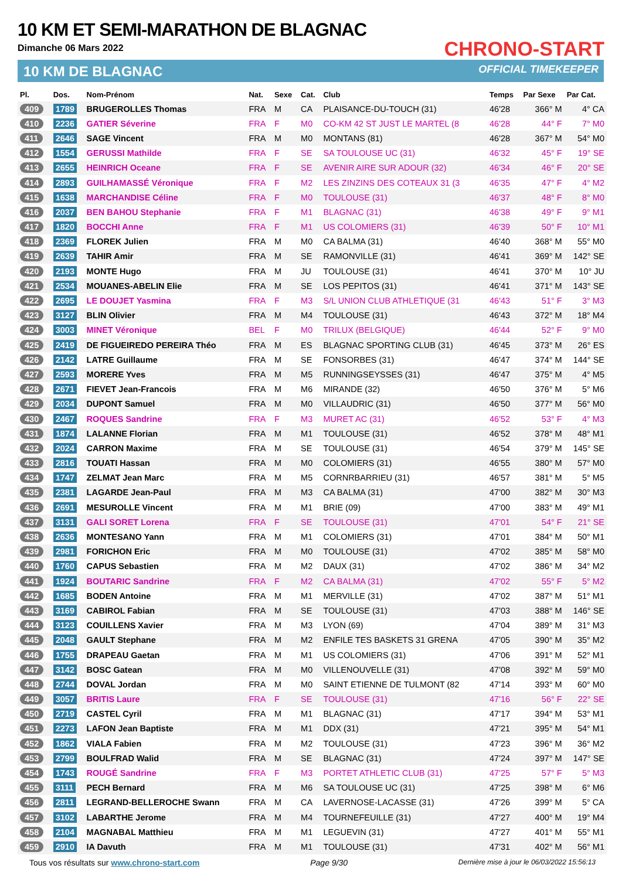10 KM ET SEMI-MARATHON DE BLAGNAC
Dimanche 06 Mars 2022
10 KM DE BLAGNAC
CHRONO-START
OFFICIAL TIMEKEEPER
| Pl. | Dos. | Nom-Prénom | Nat. | Sexe | Cat. | Club | Temps | Par Sexe | Par Cat. |
| --- | --- | --- | --- | --- | --- | --- | --- | --- | --- |
| 409 | 1789 | BRUGEROLLES Thomas | FRA | M | CA | PLAISANCE-DU-TOUCH (31) | 46'28 | 366° M | 4° CA |
| 410 | 2236 | GATIER Séverine | FRA | F | M0 | CO-KM 42 ST JUST LE MARTEL (8 | 46'28 | 44° F | 7° M0 |
| 411 | 2646 | SAGE Vincent | FRA | M | M0 | MONTANS (81) | 46'28 | 367° M | 54° M0 |
| 412 | 1554 | GERUSSI Mathilde | FRA | F | SE | SA TOULOUSE UC (31) | 46'32 | 45° F | 19° SE |
| 413 | 2655 | HEINRICH Oceane | FRA | F | SE | AVENIR AIRE SUR ADOUR (32) | 46'34 | 46° F | 20° SE |
| 414 | 2893 | GUILHAMASSÉ Véronique | FRA | F | M2 | LES ZINZINS DES COTEAUX 31 (3 | 46'35 | 47° F | 4° M2 |
| 415 | 1638 | MARCHANDISE Céline | FRA | F | M0 | TOULOUSE (31) | 46'37 | 48° F | 8° M0 |
| 416 | 2037 | BEN BAHOU Stephanie | FRA | F | M1 | BLAGNAC (31) | 46'38 | 49° F | 9° M1 |
| 417 | 1820 | BOCCHI Anne | FRA | F | M1 | US COLOMIERS (31) | 46'39 | 50° F | 10° M1 |
| 418 | 2369 | FLOREK Julien | FRA | M | M0 | CA BALMA (31) | 46'40 | 368° M | 55° M0 |
| 419 | 2639 | TAHIR Amir | FRA | M | SE | RAMONVILLE (31) | 46'41 | 369° M | 142° SE |
| 420 | 2193 | MONTE Hugo | FRA | M | JU | TOULOUSE (31) | 46'41 | 370° M | 10° JU |
| 421 | 2534 | MOUANES-ABELIN Elie | FRA | M | SE | LOS PEPITOS (31) | 46'41 | 371° M | 143° SE |
| 422 | 2695 | LE DOUJET Yasmina | FRA | F | M3 | S/L UNION CLUB ATHLETIQUE (31 | 46'43 | 51° F | 3° M3 |
| 423 | 3127 | BLIN Olivier | FRA | M | M4 | TOULOUSE (31) | 46'43 | 372° M | 18° M4 |
| 424 | 3003 | MINET Véronique | BEL | F | M0 | TRILUX (BELGIQUE) | 46'44 | 52° F | 9° M0 |
| 425 | 2419 | DE FIGUEIREDO PEREIRA Théo | FRA | M | ES | BLAGNAC SPORTING CLUB (31) | 46'45 | 373° M | 26° ES |
| 426 | 2142 | LATRE Guillaume | FRA | M | SE | FONSORBES (31) | 46'47 | 374° M | 144° SE |
| 427 | 2593 | MORERE Yves | FRA | M | M5 | RUNNINGSEYSSES (31) | 46'47 | 375° M | 4° M5 |
| 428 | 2671 | FIEVET Jean-Francois | FRA | M | M6 | MIRANDE (32) | 46'50 | 376° M | 5° M6 |
| 429 | 2034 | DUPONT Samuel | FRA | M | M0 | VILLAUDRIC (31) | 46'50 | 377° M | 56° M0 |
| 430 | 2467 | ROQUES Sandrine | FRA | F | M3 | MURET AC (31) | 46'52 | 53° F | 4° M3 |
| 431 | 1874 | LALANNE Florian | FRA | M | M1 | TOULOUSE (31) | 46'52 | 378° M | 48° M1 |
| 432 | 2024 | CARRON Maxime | FRA | M | SE | TOULOUSE (31) | 46'54 | 379° M | 145° SE |
| 433 | 2816 | TOUATI Hassan | FRA | M | M0 | COLOMIERS (31) | 46'55 | 380° M | 57° M0 |
| 434 | 1747 | ZELMAT Jean Marc | FRA | M | M5 | CORNRBARRIEU (31) | 46'57 | 381° M | 5° M5 |
| 435 | 2381 | LAGARDE Jean-Paul | FRA | M | M3 | CA BALMA (31) | 47'00 | 382° M | 30° M3 |
| 436 | 2691 | MESUROLLE Vincent | FRA | M | M1 | BRIE (09) | 47'00 | 383° M | 49° M1 |
| 437 | 3131 | GALI SORET Lorena | FRA | F | SE | TOULOUSE (31) | 47'01 | 54° F | 21° SE |
| 438 | 2636 | MONTESANO Yann | FRA | M | M1 | COLOMIERS (31) | 47'01 | 384° M | 50° M1 |
| 439 | 2981 | FORICHON Eric | FRA | M | M0 | TOULOUSE (31) | 47'02 | 385° M | 58° M0 |
| 440 | 1760 | CAPUS Sebastien | FRA | M | M2 | DAUX (31) | 47'02 | 386° M | 34° M2 |
| 441 | 1924 | BOUTARIC Sandrine | FRA | F | M2 | CA BALMA (31) | 47'02 | 55° F | 5° M2 |
| 442 | 1685 | BODEN Antoine | FRA | M | M1 | MERVILLE (31) | 47'02 | 387° M | 51° M1 |
| 443 | 3169 | CABIROL Fabian | FRA | M | SE | TOULOUSE (31) | 47'03 | 388° M | 146° SE |
| 444 | 3123 | COUILLENS Xavier | FRA | M | M3 | LYON (69) | 47'04 | 389° M | 31° M3 |
| 445 | 2048 | GAULT Stephane | FRA | M | M2 | ENFILE TES BASKETS 31 GRENA | 47'05 | 390° M | 35° M2 |
| 446 | 1755 | DRAPEAU Gaetan | FRA | M | M1 | US COLOMIERS (31) | 47'06 | 391° M | 52° M1 |
| 447 | 3142 | BOSC Gatean | FRA | M | M0 | VILLENOUVELLE (31) | 47'08 | 392° M | 59° M0 |
| 448 | 2744 | DOVAL Jordan | FRA | M | M0 | SAINT ETIENNE DE TULMONT (82 | 47'14 | 393° M | 60° M0 |
| 449 | 3057 | BRITIS Laure | FRA | F | SE | TOULOUSE (31) | 47'16 | 56° F | 22° SE |
| 450 | 2719 | CASTEL Cyril | FRA | M | M1 | BLAGNAC (31) | 47'17 | 394° M | 53° M1 |
| 451 | 2273 | LAFON Jean Baptiste | FRA | M | M1 | DDX (31) | 47'21 | 395° M | 54° M1 |
| 452 | 1862 | VIALA Fabien | FRA | M | M2 | TOULOUSE (31) | 47'23 | 396° M | 36° M2 |
| 453 | 2799 | BOULFRAD Walid | FRA | M | SE | BLAGNAC (31) | 47'24 | 397° M | 147° SE |
| 454 | 1743 | ROUGÉ Sandrine | FRA | F | M3 | PORTET ATHLETIC CLUB (31) | 47'25 | 57° F | 5° M3 |
| 455 | 3111 | PECH Bernard | FRA | M | M6 | SA TOULOUSE UC (31) | 47'25 | 398° M | 6° M6 |
| 456 | 2811 | LEGRAND-BELLEROCHE Swann | FRA | M | CA | LAVERNOSE-LACASSE (31) | 47'26 | 399° M | 5° CA |
| 457 | 3102 | LABARTHE Jerome | FRA | M | M4 | TOURNEFEUILLE (31) | 47'27 | 400° M | 19° M4 |
| 458 | 2104 | MAGNABAL Matthieu | FRA | M | M1 | LEGUEVIN (31) | 47'27 | 401° M | 55° M1 |
| 459 | 2910 | IA Davuth | FRA | M | M1 | TOULOUSE (31) | 47'31 | 402° M | 56° M1 |
Tous vos résultats sur www.chrono-start.com Page 9/30 Dernière mise à jour le 06/03/2022 15:56:13